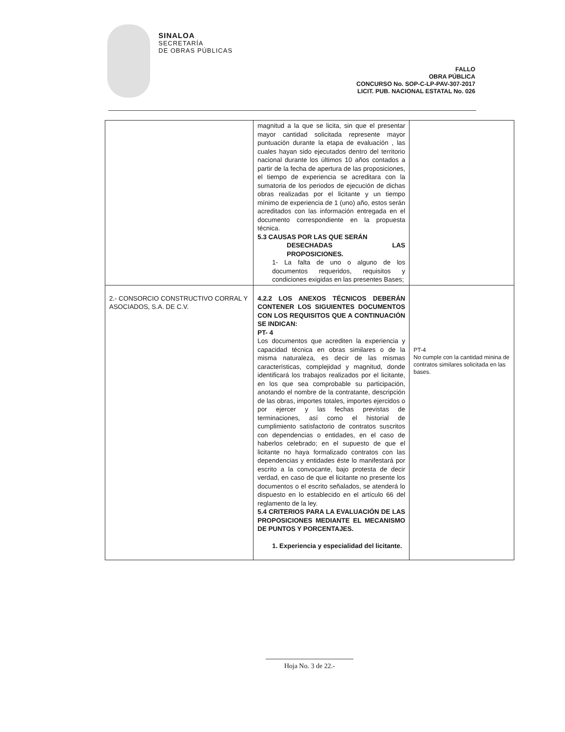SINALOA
SECRETARÍA
DE OBRAS PÚBLICAS
FALLO
OBRA PÚBLICA
CONCURSO No. SOP-C-LP-PAV-307-2017
LICIT. PUB. NACIONAL ESTATAL No. 026
| | magnitud a la que se licita, sin que el presentar mayor cantidad solicitada represente mayor puntuación durante la etapa de evaluación , las cuales hayan sido ejecutados dentro del territorio nacional durante los últimos 10 años contados a partir de la fecha de apertura de las proposiciones, el tiempo de experiencia se acreditara con la sumatoria de los periodos de ejecución de dichas obras realizadas por el licitante y un tiempo mínimo de experiencia de 1 (uno) año, estos serán acreditados con las información entregada en el documento correspondiente en la propuesta técnica. 5.3 CAUSAS POR LAS QUE SERÁN DESECHADAS LAS PROPOSICIONES. 1- La falta de uno o alguno de los documentos requeridos, requisitos y condiciones exigidas en las presentes Bases; | |
| 2.- CONSORCIO CONSTRUCTIVO CORRAL Y ASOCIADOS, S.A. DE C.V. | 4.2.2 LOS ANEXOS TÉCNICOS DEBERÁN CONTENER LOS SIGUIENTES DOCUMENTOS CON LOS REQUISITOS QUE A CONTINUACIÓN SE INDICAN: PT- 4 Los documentos que acrediten la experiencia y capacidad técnica en obras similares o de la misma naturaleza, es decir de las mismas características, complejidad y magnitud, donde identificará los trabajos realizados por el licitante, en los que sea comprobable su participación, anotando el nombre de la contratante, descripción de las obras, importes totales, importes ejercidos o por ejercer y las fechas previstas de terminaciones, así como el historial de cumplimiento satisfactorio de contratos suscritos con dependencias o entidades, en el caso de haberlos celebrado; en el supuesto de que el licitante no haya formalizado contratos con las dependencias y entidades éste lo manifestará por escrito a la convocante, bajo protesta de decir verdad, en caso de que el licitante no presente los documentos o el escrito señalados, se atenderá lo dispuesto en lo establecido en el artículo 66 del reglamento de la ley. 5.4 CRITERIOS PARA LA EVALUACIÓN DE LAS PROPOSICIONES MEDIANTE EL MECANISMO DE PUNTOS Y PORCENTAJES. 1. Experiencia y especialidad del licitante. | PT-4 No cumple con la cantidad minina de contratos similares solicitada en las bases. |
Hoja No. 3 de 22.-